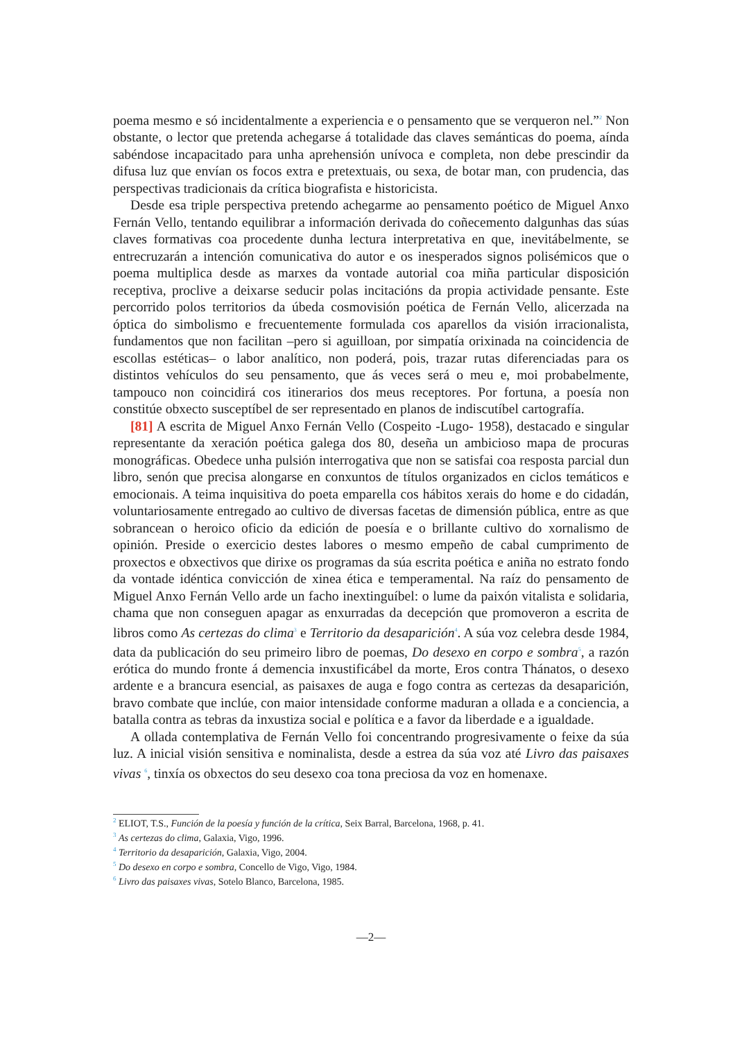poema mesmo e só incidentalmente a experiencia e o pensamento que se verqueron nel.”<sup>2</sup> Non obstante, o lector que pretenda achegarse á totalidade das claves semánticas do poema, aínda sabéndose incapacitado para unha aprehensión unívoca e completa, non debe prescindir da difusa luz que envían os focos extra e pretextuais, ou sexa, de botar man, con prudencia, das perspectivas tradicionais da crítica biografista e historicista.
Desde esa triple perspectiva pretendo achegarme ao pensamento poético de Miguel Anxo Fernán Vello, tentando equilibrar a información derivada do coñecemento dalgunhas das súas claves formativas coa procedente dunha lectura interpretativa en que, inevitábelmente, se entrecruzarán a intención comunicativa do autor e os inesperados signos polisémicos que o poema multiplica desde as marxes da vontade autorial coa miña particular disposición receptiva, proclive a deixarse seducir polas incitacións da propia actividade pensante. Este percorrido polos territorios da úbeda cosmovisión poética de Fernán Vello, alicerzada na óptica do simbolismo e frecuentemente formulada cos aparellos da visión irracionalista, fundamentos que non facilitan –pero si aguilloan, por simpatía orixinada na coincidencia de escollas estéticas– o labor analítico, non poderá, pois, trazar rutas diferenciadas para os distintos vehículos do seu pensamento, que ás veces será o meu e, moi probabelmente, tampouco non coincidirá cos itinerarios dos meus receptores. Por fortuna, a poesía non constitúe obxecto susceptíbel de ser representado en planos de indiscutíbel cartografía.
[81] A escrita de Miguel Anxo Fernán Vello (Cospeito -Lugo- 1958), destacado e singular representante da xeración poética galega dos 80, deseña un ambicioso mapa de procuras monográficas. Obedece unha pulsión interrogativa que non se satisfai coa resposta parcial dun libro, senón que precisa alongarse en conxuntos de títulos organizados en ciclos temáticos e emocionais. A teima inquisitiva do poeta emparella cos hábitos xerais do home e do cidadán, voluntariosamente entregado ao cultivo de diversas facetas de dimensión pública, entre as que sobrancean o heroico oficio da edición de poesía e o brillante cultivo do xornalismo de opinión. Preside o exercicio destes labores o mesmo empeño de cabal cumprimento de proxectos e obxectivos que dirixe os programas da súa escrita poética e aniña no estrato fondo da vontade idéntica convicción de xinea ética e temperamental. Na raíz do pensamento de Miguel Anxo Fernán Vello arde un facho inextinguíbel: o lume da paixón vitalista e solidaria, chama que non conseguen apagar as enxurradas da decepción que promoveron a escrita de libros como As certezas do clima<sup>3</sup> e Territorio da desaparición<sup>4</sup>. A súa voz celebra desde 1984, data da publicación do seu primeiro libro de poemas, Do desexo en corpo e sombra<sup>5</sup>, a razón erótica do mundo fronte á demencia inxustificábel da morte, Eros contra Thánatos, o desexo ardente e a brancura esencial, as paisaxes de auga e fogo contra as certezas da desaparición, bravo combate que inclúe, con maior intensidade conforme maduran a ollada e a conciencia, a batalla contra as tebras da inxustiza social e política e a favor da liberdade e a igualdade.
A ollada contemplativa de Fernán Vello foi concentrando progresivamente o feixe da súa luz. A inicial visión sensitiva e nominalista, desde a estrea da súa voz até Livro das paisaxes vivas <sup>6</sup>, tinxía os obxectos do seu desexo coa tona preciosa da voz en homenaxe.
<sup>2</sup> ELIOT, T.S., Función de la poesía y función de la crítica, Seix Barral, Barcelona, 1968, p. 41.
<sup>3</sup> As certezas do clima, Galaxia, Vigo, 1996.
<sup>4</sup> Territorio da desaparición, Galaxia, Vigo, 2004.
<sup>5</sup> Do desexo en corpo e sombra, Concello de Vigo, Vigo, 1984.
<sup>6</sup> Livro das paisaxes vivas, Sotelo Blanco, Barcelona, 1985.
—2—